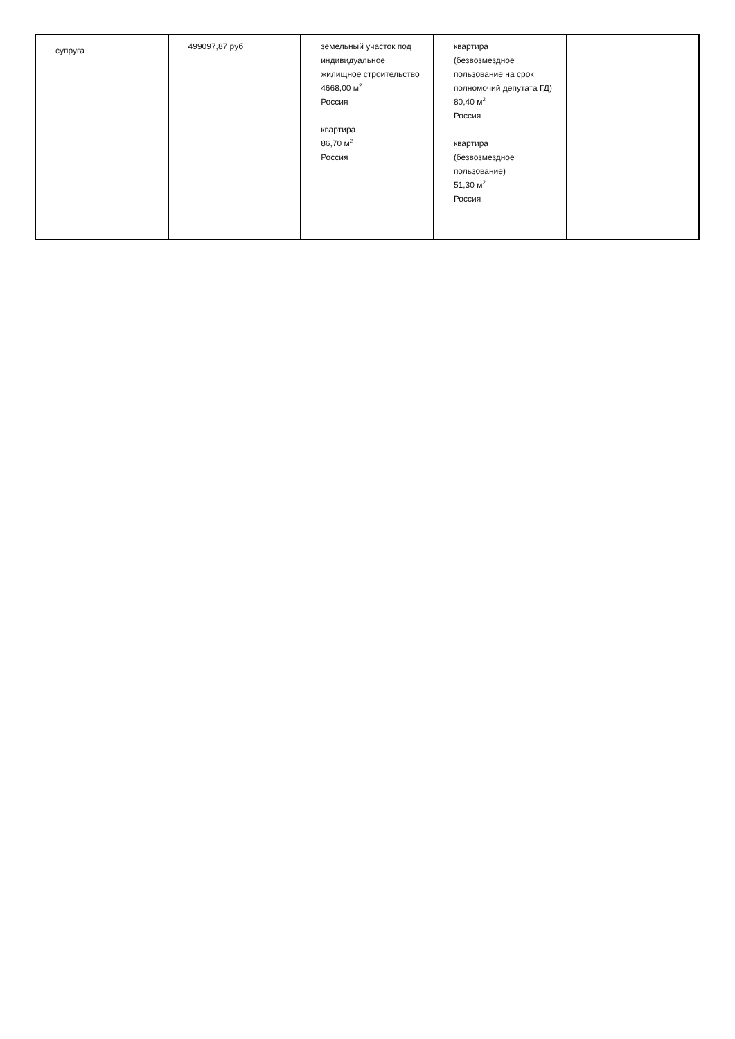| супруга | 499097,87 руб | земельный участок под индивидуальное жилищное строительство 4668,00 м<sup>2</sup> Россия квартира 86,70 м<sup>2</sup> Россия | квартира (безвозмездное пользование на срок полномочий депутата ГД) 80,40 м<sup>2</sup> Россия квартира (безвозмездное пользование) 51,30 м<sup>2</sup> Россия | |